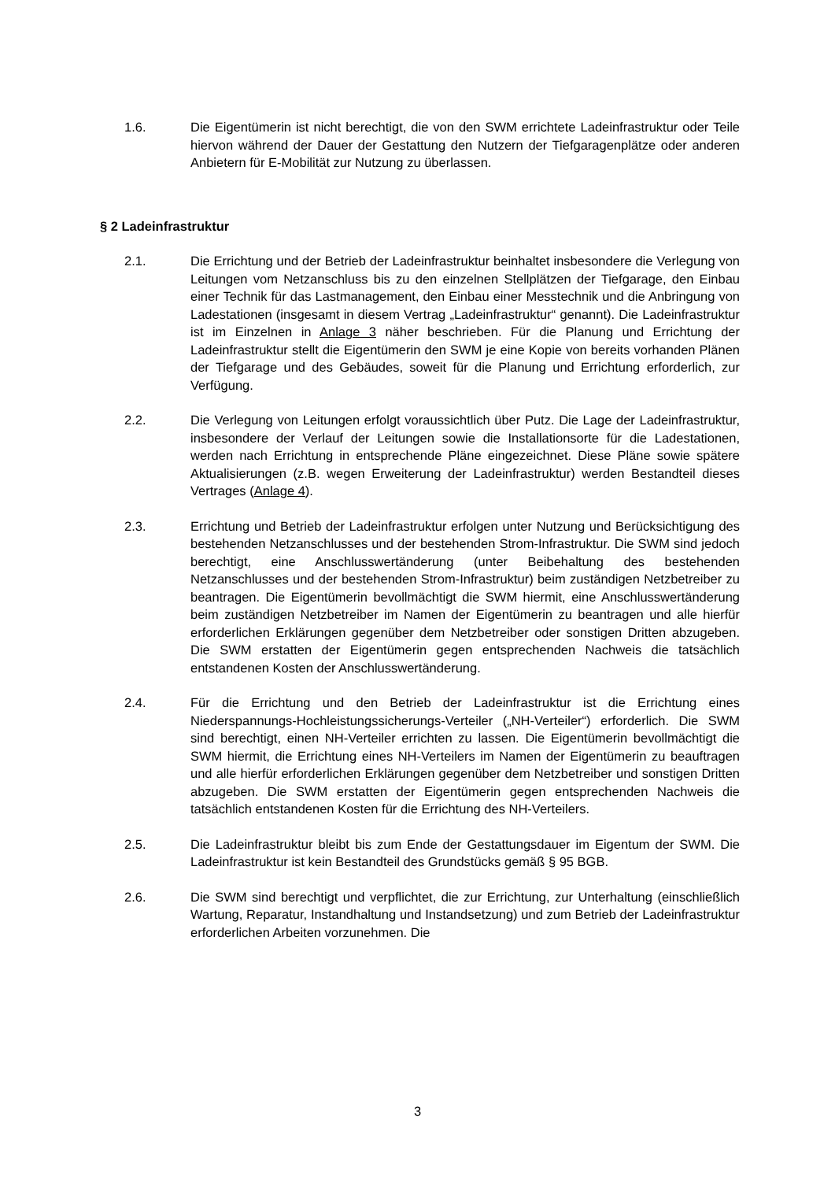1.6. Die Eigentümerin ist nicht berechtigt, die von den SWM errichtete Ladeinfrastruktur oder Teile hiervon während der Dauer der Gestattung den Nutzern der Tiefgaragenplätze oder anderen Anbietern für E-Mobilität zur Nutzung zu überlassen.
§ 2 Ladeinfrastruktur
2.1. Die Errichtung und der Betrieb der Ladeinfrastruktur beinhaltet insbesondere die Verlegung von Leitungen vom Netzanschluss bis zu den einzelnen Stellplätzen der Tiefgarage, den Einbau einer Technik für das Lastmanagement, den Einbau einer Messtechnik und die Anbringung von Ladestationen (insgesamt in diesem Vertrag „Ladeinfrastruktur“ genannt). Die Ladeinfrastruktur ist im Einzelnen in Anlage 3 näher beschrieben. Für die Planung und Errichtung der Ladeinfrastruktur stellt die Eigentümerin den SWM je eine Kopie von bereits vorhanden Plänen der Tiefgarage und des Gebäudes, soweit für die Planung und Errichtung erforderlich, zur Verfügung.
2.2. Die Verlegung von Leitungen erfolgt voraussichtlich über Putz. Die Lage der Ladeinfrastruktur, insbesondere der Verlauf der Leitungen sowie die Installationsorte für die Ladestationen, werden nach Errichtung in entsprechende Pläne eingezeichnet. Diese Pläne sowie spätere Aktualisierungen (z.B. wegen Erweiterung der Ladeinfrastruktur) werden Bestandteil dieses Vertrages (Anlage 4).
2.3. Errichtung und Betrieb der Ladeinfrastruktur erfolgen unter Nutzung und Berücksichtigung des bestehenden Netzanschlusses und der bestehenden Strom-Infrastruktur. Die SWM sind jedoch berechtigt, eine Anschlusswertänderung (unter Beibehaltung des bestehenden Netzanschlusses und der bestehenden Strom-Infrastruktur) beim zuständigen Netzbetreiber zu beantragen. Die Eigentümerin bevollmächtigt die SWM hiermit, eine Anschlusswertänderung beim zuständigen Netzbetreiber im Namen der Eigentümerin zu beantragen und alle hierfür erforderlichen Erklärungen gegenüber dem Netzbetreiber oder sonstigen Dritten abzugeben. Die SWM erstatten der Eigentümerin gegen entsprechenden Nachweis die tatsächlich entstandenen Kosten der Anschlusswertänderung.
2.4. Für die Errichtung und den Betrieb der Ladeinfrastruktur ist die Errichtung eines Niederspannungs-Hochleistungssicherungs-Verteiler („NH-Verteiler“) erforderlich. Die SWM sind berechtigt, einen NH-Verteiler errichten zu lassen. Die Eigentümerin bevollmächtigt die SWM hiermit, die Errichtung eines NH-Verteilers im Namen der Eigentümerin zu beauftragen und alle hierfür erforderlichen Erklärungen gegenüber dem Netzbetreiber und sonstigen Dritten abzugeben. Die SWM erstatten der Eigentümerin gegen entsprechenden Nachweis die tatsächlich entstandenen Kosten für die Errichtung des NH-Verteilers.
2.5. Die Ladeinfrastruktur bleibt bis zum Ende der Gestattungsdauer im Eigentum der SWM. Die Ladeinfrastruktur ist kein Bestandteil des Grundstücks gemäß § 95 BGB.
2.6. Die SWM sind berechtigt und verpflichtet, die zur Errichtung, zur Unterhaltung (einschließlich Wartung, Reparatur, Instandhaltung und Instandsetzung) und zum Betrieb der Ladeinfrastruktur erforderlichen Arbeiten vorzunehmen. Die
3